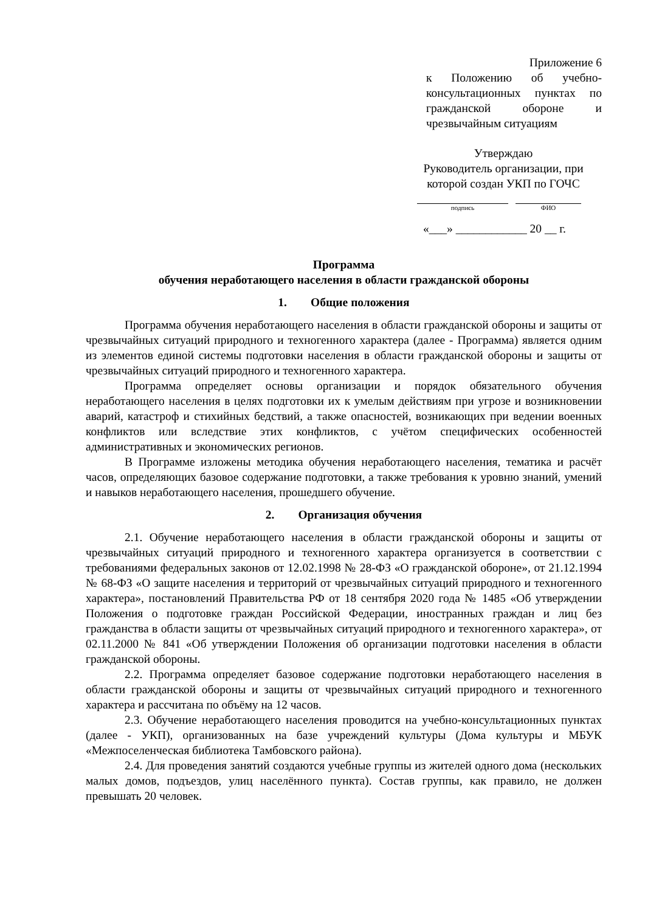Приложение 6
к Положению об учебно-консультационных пунктах по гражданской обороне и чрезвычайным ситуациям
Утверждаю
Руководитель организации, при которой создан УКП по ГОЧС
подпись ФИО
«___» ____________ 20 __ г.
Программа
обучения неработающего населения в области гражданской обороны
1. Общие положения
Программа обучения неработающего населения в области гражданской обороны и защиты от чрезвычайных ситуаций природного и техногенного характера (далее - Программа) является одним из элементов единой системы подготовки населения в области гражданской обороны и защиты от чрезвычайных ситуаций природного и техногенного характера.
Программа определяет основы организации и порядок обязательного обучения неработающего населения в целях подготовки их к умелым действиям при угрозе и возникновении аварий, катастроф и стихийных бедствий, а также опасностей, возникающих при ведении военных конфликтов или вследствие этих конфликтов, с учётом специфических особенностей административных и экономических регионов.
В Программе изложены методика обучения неработающего населения, тематика и расчёт часов, определяющих базовое содержание подготовки, а также требования к уровню знаний, умений и навыков неработающего населения, прошедшего обучение.
2. Организация обучения
2.1. Обучение неработающего населения в области гражданской обороны и защиты от чрезвычайных ситуаций природного и техногенного характера организуется в соответствии с требованиями федеральных законов от 12.02.1998 № 28-ФЗ «О гражданской обороне», от 21.12.1994 № 68-ФЗ «О защите населения и территорий от чрезвычайных ситуаций природного и техногенного характера», постановлений Правительства РФ от 18 сентября 2020 года № 1485 «Об утверждении Положения о подготовке граждан Российской Федерации, иностранных граждан и лиц без гражданства в области защиты от чрезвычайных ситуаций природного и техногенного характера», от 02.11.2000 № 841 «Об утверждении Положения об организации подготовки населения в области гражданской обороны.
2.2. Программа определяет базовое содержание подготовки неработающего населения в области гражданской обороны и защиты от чрезвычайных ситуаций природного и техногенного характера и рассчитана по объёму на 12 часов.
2.3. Обучение неработающего населения проводится на учебно-консультационных пунктах (далее - УКП), организованных на базе учреждений культуры (Дома культуры и МБУК «Межпоселенческая библиотека Тамбовского района).
2.4. Для проведения занятий создаются учебные группы из жителей одного дома (нескольких малых домов, подъездов, улиц населённого пункта). Состав группы, как правило, не должен превышать 20 человек.